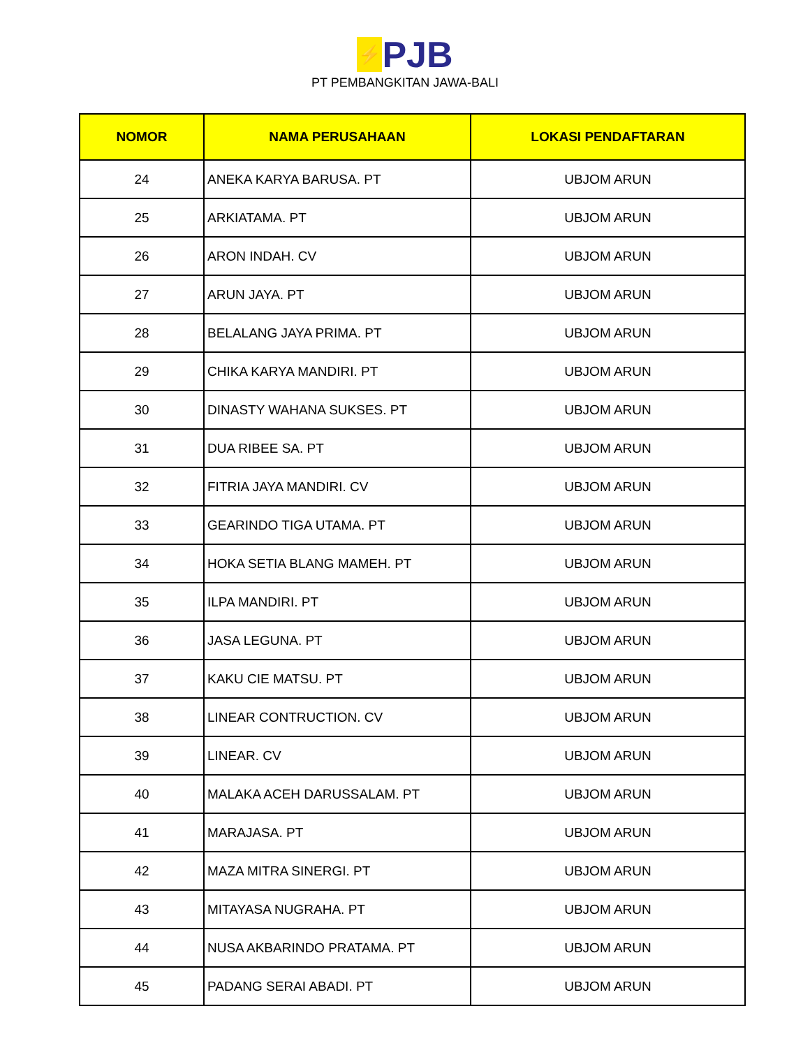⚡ PJB
PT PEMBANGKITAN JAWA-BALI
| NOMOR | NAMA PERUSAHAAN | LOKASI PENDAFTARAN |
| --- | --- | --- |
| 24 | ANEKA KARYA BARUSA. PT | UBJOM ARUN |
| 25 | ARKIATAMA. PT | UBJOM ARUN |
| 26 | ARON INDAH. CV | UBJOM ARUN |
| 27 | ARUN JAYA. PT | UBJOM ARUN |
| 28 | BELALANG JAYA PRIMA. PT | UBJOM ARUN |
| 29 | CHIKA KARYA MANDIRI. PT | UBJOM ARUN |
| 30 | DINASTY WAHANA SUKSES. PT | UBJOM ARUN |
| 31 | DUA RIBEE SA. PT | UBJOM ARUN |
| 32 | FITRIA JAYA MANDIRI. CV | UBJOM ARUN |
| 33 | GEARINDO TIGA UTAMA. PT | UBJOM ARUN |
| 34 | HOKA SETIA BLANG MAMEH. PT | UBJOM ARUN |
| 35 | ILPA MANDIRI. PT | UBJOM ARUN |
| 36 | JASA LEGUNA. PT | UBJOM ARUN |
| 37 | KAKU CIE MATSU. PT | UBJOM ARUN |
| 38 | LINEAR CONTRUCTION. CV | UBJOM ARUN |
| 39 | LINEAR. CV | UBJOM ARUN |
| 40 | MALAKA ACEH DARUSSALAM. PT | UBJOM ARUN |
| 41 | MARAJASA. PT | UBJOM ARUN |
| 42 | MAZA MITRA SINERGI. PT | UBJOM ARUN |
| 43 | MITAYASA NUGRAHA. PT | UBJOM ARUN |
| 44 | NUSA AKBARINDO PRATAMA. PT | UBJOM ARUN |
| 45 | PADANG SERAI ABADI. PT | UBJOM ARUN |